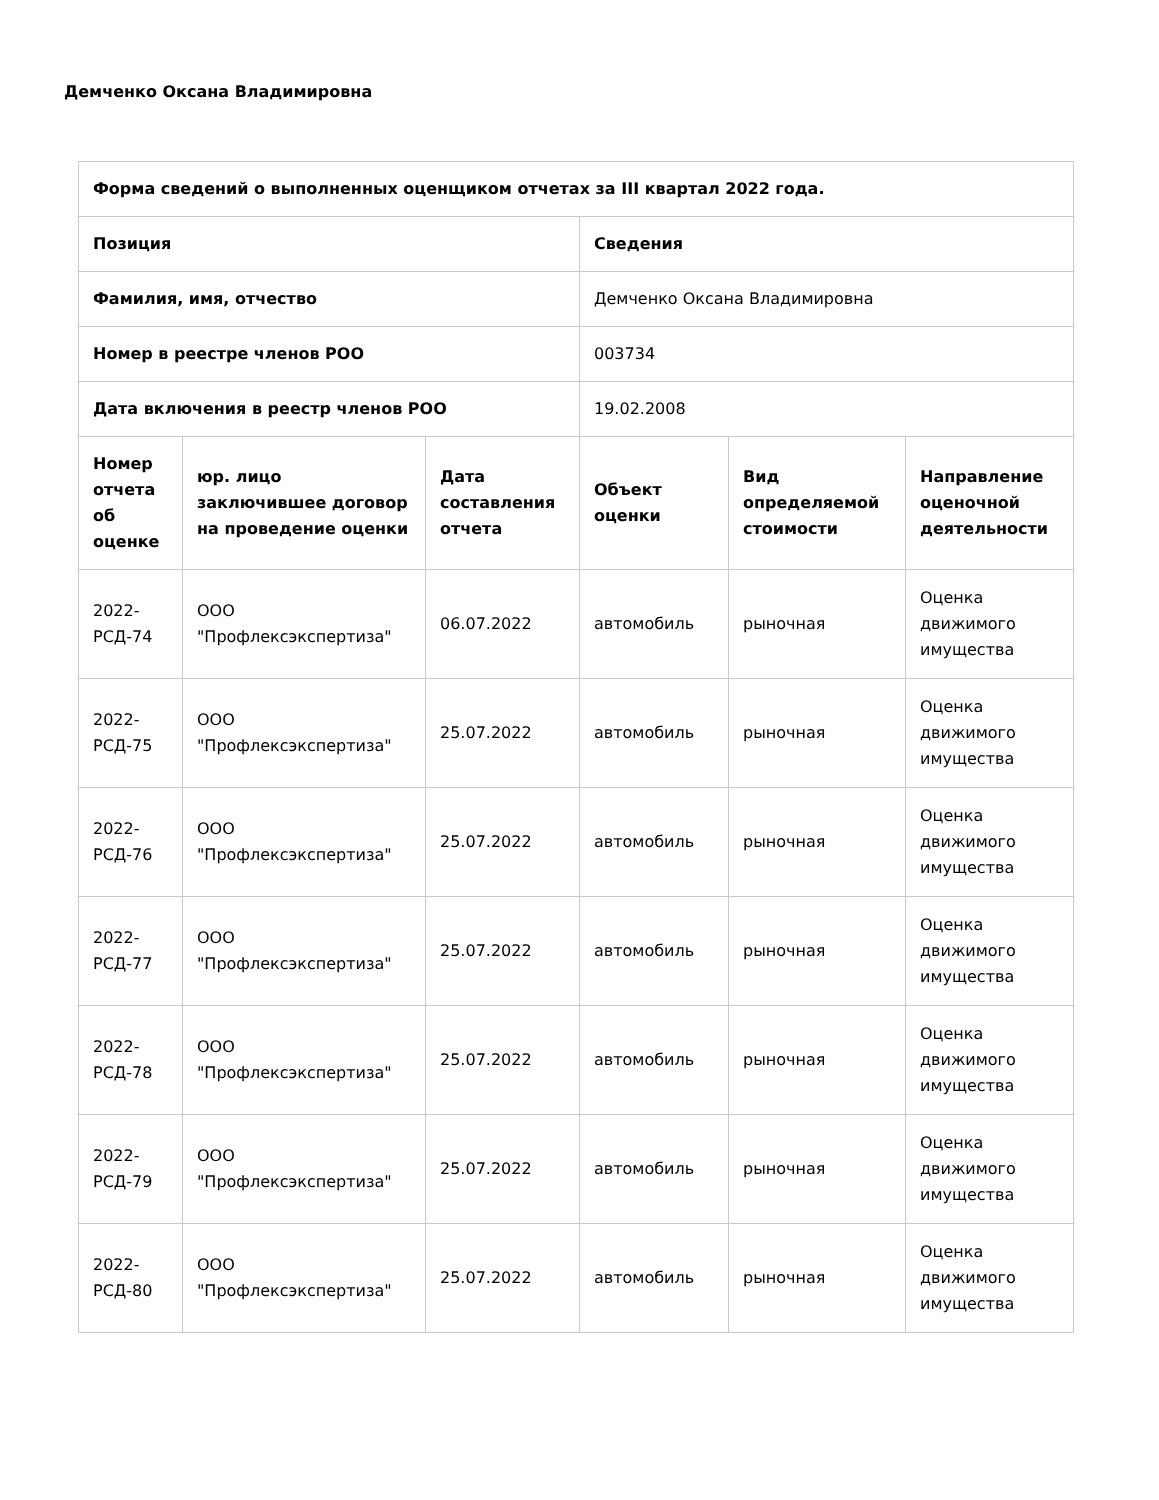Демченко Оксана Владимировна
| Форма сведений о выполненных оценщиком отчетах за III квартал 2022 года. | | | | | |
| --- | --- | --- | --- | --- | --- |
| Позиция | | | Сведения | | |
| Фамилия, имя, отчество | | | Демченко Оксана Владимировна | | |
| Номер в реестре членов РОО | | | 003734 | | |
| Дата включения в реестр членов РОО | | | 19.02.2008 | | |
| Номер отчета об оценке | юр. лицо заключившее договор на проведение оценки | Дата составления отчета | Объект оценки | Вид определяемой стоимости | Направление оценочной деятельности |
| 2022-РСД-74 | ООО "Профлексэкспертиза" | 06.07.2022 | автомобиль | рыночная | Оценка движимого имущества |
| 2022-РСД-75 | ООО "Профлексэкспертиза" | 25.07.2022 | автомобиль | рыночная | Оценка движимого имущества |
| 2022-РСД-76 | ООО "Профлексэкспертиза" | 25.07.2022 | автомобиль | рыночная | Оценка движимого имущества |
| 2022-РСД-77 | ООО "Профлексэкспертиза" | 25.07.2022 | автомобиль | рыночная | Оценка движимого имущества |
| 2022-РСД-78 | ООО "Профлексэкспертиза" | 25.07.2022 | автомобиль | рыночная | Оценка движимого имущества |
| 2022-РСД-79 | ООО "Профлексэкспертиза" | 25.07.2022 | автомобиль | рыночная | Оценка движимого имущества |
| 2022-РСД-80 | ООО "Профлексэкспертиза" | 25.07.2022 | автомобиль | рыночная | Оценка движимого имущества |